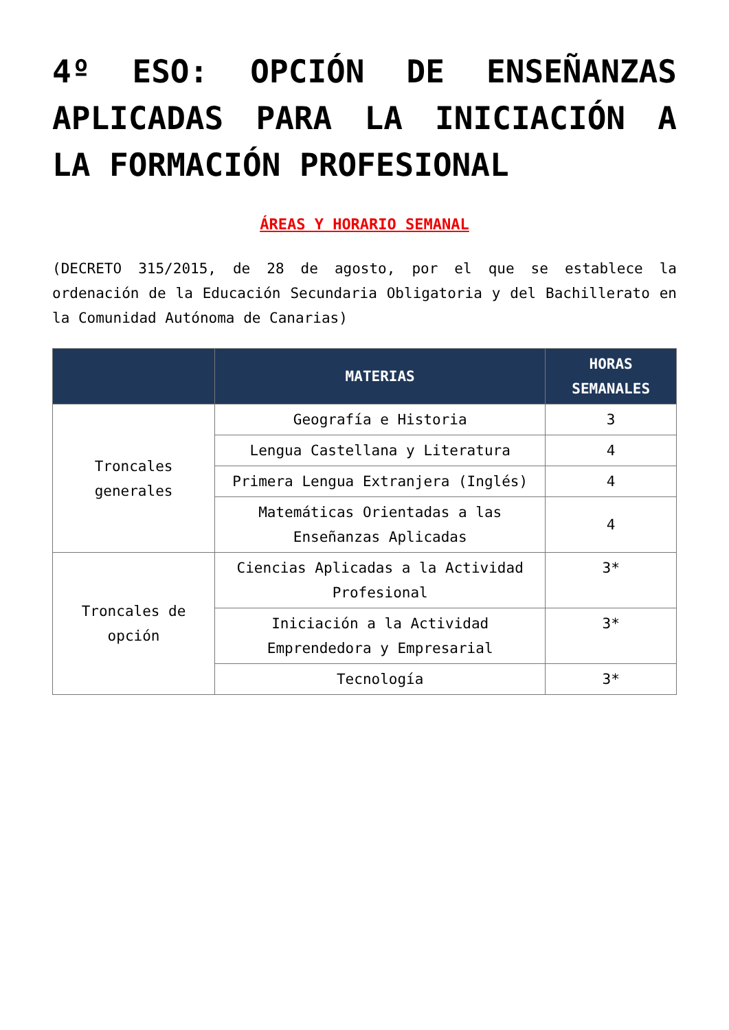4º ESO: OPCIÓN DE ENSEÑANZAS APLICADAS PARA LA INICIACIÓN A LA FORMACIÓN PROFESIONAL
ÁREAS Y HORARIO SEMANAL
(DECRETO 315/2015, de 28 de agosto, por el que se establece la ordenación de la Educación Secundaria Obligatoria y del Bachillerato en la Comunidad Autónoma de Canarias)
| | MATERIAS | HORAS SEMANALES |
| --- | --- | --- |
| Troncales generales | Geografía e Historia | 3 |
| | Lengua Castellana y Literatura | 4 |
| | Primera Lengua Extranjera (Inglés) | 4 |
| | Matemáticas Orientadas a las Enseñanzas Aplicadas | 4 |
| Troncales de opción | Ciencias Aplicadas a la Actividad Profesional | 3* |
| | Iniciación a la Actividad Emprendedora y Empresarial | 3* |
| | Tecnología | 3* |